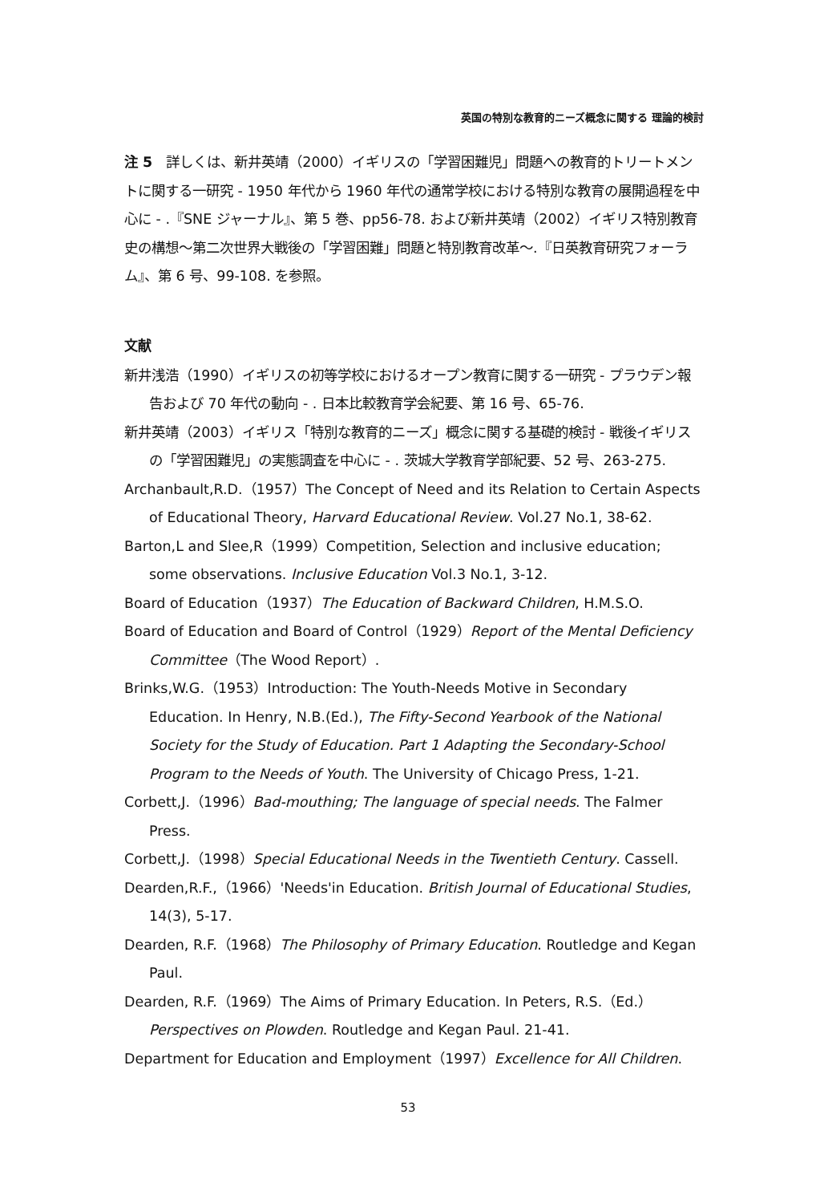英国の特別な教育的ニーズ概念に関する 理論的検討
注 5　詳しくは、新井英靖（2000）イギリスの「学習困難児」問題への教育的トリートメントに関する一研究 - 1950 年代から 1960 年代の通常学校における特別な教育の展開過程を中心に - .『SNE ジャーナル』、第 5 巻、pp56-78. および新井英靖（2002）イギリス特別教育史の構想～第二次世界大戦後の「学習困難」問題と特別教育改革～.『日英教育研究フォーラム』、第 6 号、99-108. を参照。
文献
新井浅浩（1990）イギリスの初等学校におけるオープン教育に関する一研究 - プラウデン報告および 70 年代の動向 - . 日本比較教育学会紀要、第 16 号、65-76.
新井英靖（2003）イギリス「特別な教育的ニーズ」概念に関する基礎的検討 - 戦後イギリスの「学習困難児」の実態調査を中心に - . 茨城大学教育学部紀要、52 号、263-275.
Archanbault,R.D.（1957）The Concept of Need and its Relation to Certain Aspects of Educational Theory, Harvard Educational Review. Vol.27 No.1, 38-62.
Barton,L and Slee,R（1999）Competition, Selection and inclusive education; some observations. Inclusive Education Vol.3 No.1, 3-12.
Board of Education（1937）The Education of Backward Children, H.M.S.O.
Board of Education and Board of Control（1929）Report of the Mental Deficiency Committee（The Wood Report）.
Brinks,W.G.（1953）Introduction: The Youth-Needs Motive in Secondary Education. In Henry, N.B.(Ed.), The Fifty-Second Yearbook of the National Society for the Study of Education. Part 1 Adapting the Secondary-School Program to the Needs of Youth. The University of Chicago Press, 1-21.
Corbett,J.（1996）Bad-mouthing; The language of special needs. The Falmer Press.
Corbett,J.（1998）Special Educational Needs in the Twentieth Century. Cassell.
Dearden,R.F.,（1966）'Needs'in Education. British Journal of Educational Studies, 14(3), 5-17.
Dearden, R.F.（1968）The Philosophy of Primary Education. Routledge and Kegan Paul.
Dearden, R.F.（1969）The Aims of Primary Education. In Peters, R.S.（Ed.）Perspectives on Plowden. Routledge and Kegan Paul. 21-41.
Department for Education and Employment（1997）Excellence for All Children.
53